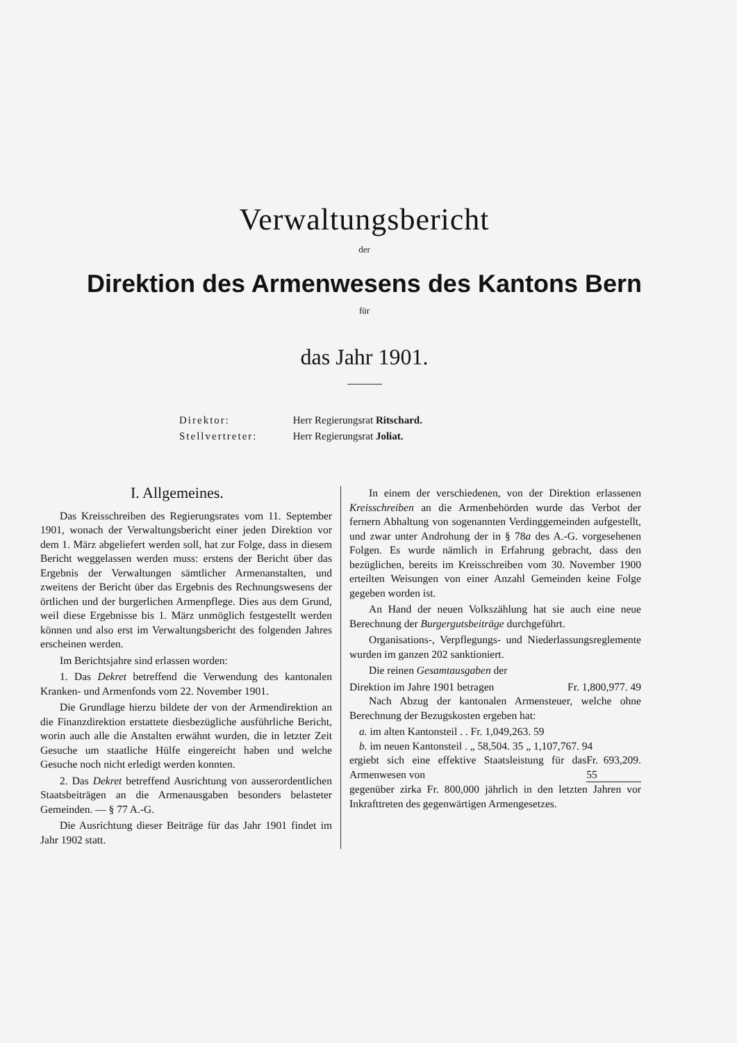Verwaltungsbericht
der
Direktion des Armenwesens des Kantons Bern
für
das Jahr 1901.
Direktor: Herr Regierungsrat Ritschard.
Stellvertreter: Herr Regierungsrat Joliat.
I. Allgemeines.
Das Kreisschreiben des Regierungsrates vom 11. September 1901, wonach der Verwaltungsbericht einer jeden Direktion vor dem 1. März abgeliefert werden soll, hat zur Folge, dass in diesem Bericht weggelassen werden muss: erstens der Bericht über das Ergebnis der Verwaltungen sämtlicher Armenanstalten, und zweitens der Bericht über das Ergebnis des Rechnungswesens der örtlichen und der burgerlichen Armenpflege. Dies aus dem Grund, weil diese Ergebnisse bis 1. März unmöglich festgestellt werden können und also erst im Verwaltungsbericht des folgenden Jahres erscheinen werden.
Im Berichtsjahre sind erlassen worden:
1. Das Dekret betreffend die Verwendung des kantonalen Kranken- und Armenfonds vom 22. November 1901.
Die Grundlage hierzu bildete der von der Armendirektion an die Finanzdirektion erstattete diesbezügliche ausführliche Bericht, worin auch alle die Anstalten erwähnt wurden, die in letzter Zeit Gesuche um staatliche Hülfe eingereicht haben und welche Gesuche noch nicht erledigt werden konnten.
2. Das Dekret betreffend Ausrichtung von ausserordentlichen Staatsbeiträgen an die Armenausgaben besonders belasteter Gemeinden. — § 77 A.-G.
Die Ausrichtung dieser Beiträge für das Jahr 1901 findet im Jahr 1902 statt.
In einem der verschiedenen, von der Direktion erlassenen Kreisschreiben an die Armenbehörden wurde das Verbot der fernern Abhaltung von sogenannten Verdinggemeinden aufgestellt, und zwar unter Androhung der in § 78a des A.-G. vorgesehenen Folgen. Es wurde nämlich in Erfahrung gebracht, dass den bezüglichen, bereits im Kreisschreiben vom 30. November 1900 erteilten Weisungen von einer Anzahl Gemeinden keine Folge gegeben worden ist.
An Hand der neuen Volkszählung hat sie auch eine neue Berechnung der Burgergutsbeiträge durchgeführt.
Organisations-, Verpflegungs- und Niederlassungsreglemente wurden im ganzen 202 sanktioniert.
Die reinen Gesamtausgaben der
Direktion im Jahre 1901 betragen Fr. 1,800,977. 49
Nach Abzug der kantonalen Armensteuer, welche ohne Berechnung der Bezugskosten ergeben hat:
a. im alten Kantonsteil . . Fr. 1,049,263. 59
b. im neuen Kantonsteil . „ 58,504. 35 „ 1,107,767. 94
ergiebt sich eine effektive Staatsleistung für das Armenwesen von Fr. 693,209. 55
gegenüber zirka Fr. 800,000 jährlich in den letzten Jahren vor Inkrafttreten des gegenwärtigen Armengesetzes.